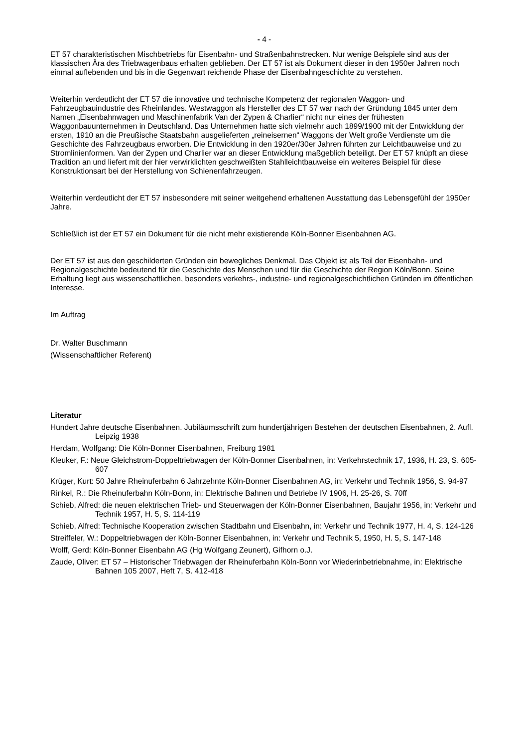- 4 -
ET 57 charakteristischen Mischbetriebs für Eisenbahn- und Straßenbahnstrecken. Nur wenige Beispiele sind aus der klassischen Ära des Triebwagenbaus erhalten geblieben. Der ET 57 ist als Dokument dieser in den 1950er Jahren noch einmal auflebenden und bis in die Gegenwart reichende Phase der Eisenbahngeschichte zu verstehen.
Weiterhin verdeutlicht der ET 57 die innovative und technische Kompetenz der regionalen Waggon- und Fahrzeugbauindustrie des Rheinlandes. Westwaggon als Hersteller des ET 57 war nach der Gründung 1845 unter dem Namen „Eisenbahnwagen und Maschinenfabrik Van der Zypen & Charlier“ nicht nur eines der frühesten Waggonbauunternehmen in Deutschland. Das Unternehmen hatte sich vielmehr auch 1899/1900 mit der Entwicklung der ersten, 1910 an die Preußische Staatsbahn ausgelieferten „reineisernen“ Waggons der Welt große Verdienste um die Geschichte des Fahrzeugbaus erworben. Die Entwicklung in den 1920er/30er Jahren führten zur Leichtbauweise und zu Stromlinienformen. Van der Zypen und Charlier war an dieser Entwicklung maßgeblich beteiligt. Der ET 57 knüpft an diese Tradition an und liefert mit der hier verwirklichten geschweißten Stahlleichtbauweise ein weiteres Beispiel für diese Konstruktionsart bei der Herstellung von Schienenfahrzeugen.
Weiterhin verdeutlicht der ET 57 insbesondere mit seiner weitgehend erhaltenen Ausstattung das Lebensgefühl der 1950er Jahre.
Schließlich ist der ET 57 ein Dokument für die nicht mehr existierende Köln-Bonner Eisenbahnen AG.
Der ET 57 ist aus den geschilderten Gründen ein bewegliches Denkmal. Das Objekt ist als Teil der Eisenbahn- und Regionalgeschichte bedeutend für die Geschichte des Menschen und für die Geschichte der Region Köln/Bonn. Seine Erhaltung liegt aus wissenschaftlichen, besonders verkehrs-, industrie- und regionalgeschichtlichen Gründen im öffentlichen Interesse.
Im Auftrag
Dr. Walter Buschmann
(Wissenschaftlicher Referent)
Literatur
Hundert Jahre deutsche Eisenbahnen. Jubiläumsschrift zum hundertjährigen Bestehen der deutschen Eisenbahnen, 2. Aufl. Leipzig 1938
Herdam, Wolfgang: Die Köln-Bonner Eisenbahnen, Freiburg 1981
Kleuker, F.: Neue Gleichstrom-Doppeltriebwagen der Köln-Bonner Eisenbahnen, in: Verkehrstechnik 17, 1936, H. 23, S. 605-607
Krüger, Kurt: 50 Jahre Rheinuferbahn 6 Jahrzehnte Köln-Bonner Eisenbahnen AG, in: Verkehr und Technik 1956, S. 94-97
Rinkel, R.: Die Rheinuferbahn Köln-Bonn, in: Elektrische Bahnen und Betriebe IV 1906, H. 25-26, S. 70ff
Schieb, Alfred: die neuen elektrischen Trieb- und Steuerwagen der Köln-Bonner Eisenbahnen, Baujahr 1956, in: Verkehr und Technik 1957, H. 5, S. 114-119
Schieb, Alfred: Technische Kooperation zwischen Stadtbahn und Eisenbahn, in: Verkehr und Technik 1977, H. 4, S. 124-126
Streiffeler, W.: Doppeltriebwagen der Köln-Bonner Eisenbahnen, in: Verkehr und Technik 5, 1950, H. 5, S. 147-148
Wolff, Gerd: Köln-Bonner Eisenbahn AG (Hg Wolfgang Zeunert), Gifhorn o.J.
Zaude, Oliver: ET 57 – Historischer Triebwagen der Rheinuferbahn Köln-Bonn vor Wiederinbetriebnahme, in: Elektrische Bahnen 105 2007, Heft 7, S. 412-418